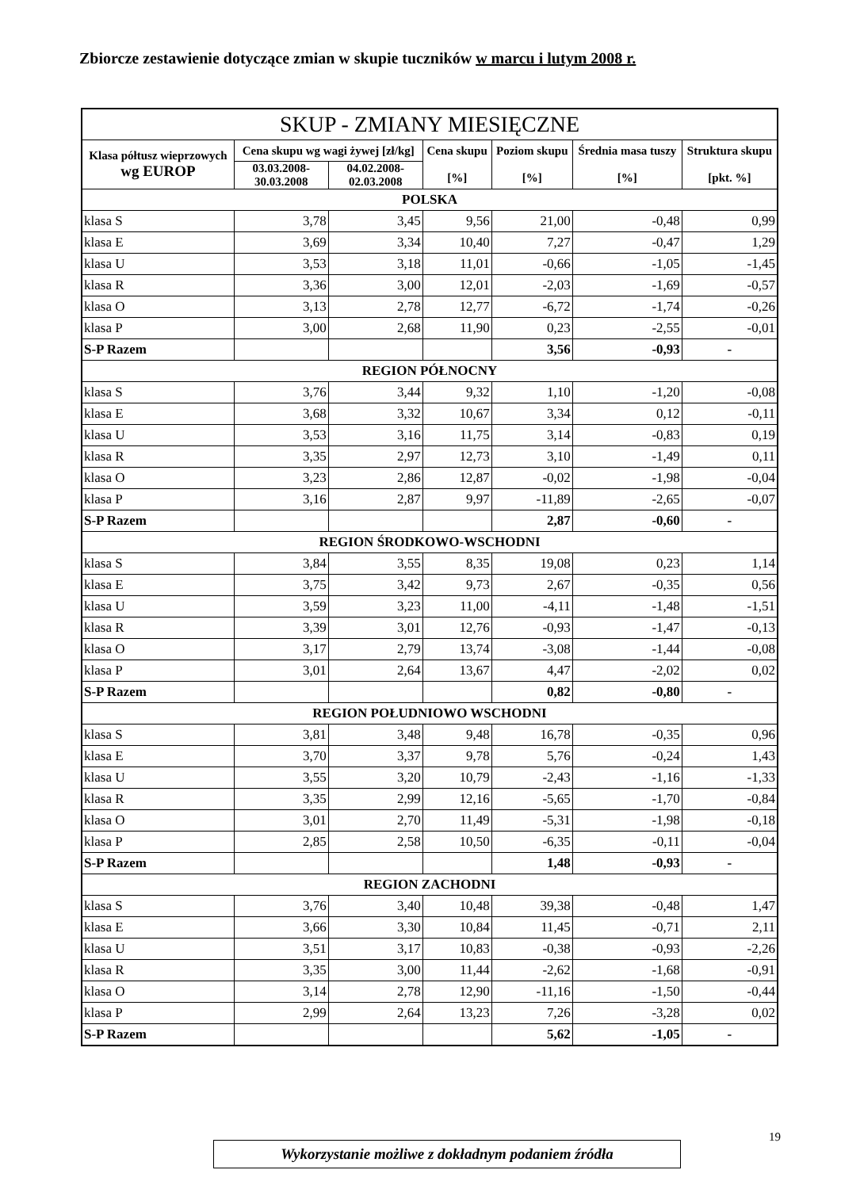Zbiorcze zestawienie dotyczące zmian w skupie tuczników w marcu i lutym 2008 r.
| SKUP - ZMIANY MIESIĘCZNE | | | | | | |
| --- | --- | --- | --- | --- | --- | --- |
| Klasa półtusz wieprzowych wg EUROP | Cena skupu wg wagi żywej [zł/kg] | | Cena skupu [%] | Poziom skupu [%] | Średnia masa tuszy [%] | Struktura skupu [pkt. %] |
| | 03.03.2008- 30.03.2008 | 04.02.2008- 02.03.2008 | | | | |
| POLSKA | | | | | | |
| klasa S | 3,78 | 3,45 | 9,56 | 21,00 | -0,48 | 0,99 |
| klasa E | 3,69 | 3,34 | 10,40 | 7,27 | -0,47 | 1,29 |
| klasa U | 3,53 | 3,18 | 11,01 | -0,66 | -1,05 | -1,45 |
| klasa R | 3,36 | 3,00 | 12,01 | -2,03 | -1,69 | -0,57 |
| klasa O | 3,13 | 2,78 | 12,77 | -6,72 | -1,74 | -0,26 |
| klasa P | 3,00 | 2,68 | 11,90 | 0,23 | -2,55 | -0,01 |
| S-P Razem | | | | 3,56 | -0,93 | - |
| REGION PÓŁNOCNY | | | | | | |
| klasa S | 3,76 | 3,44 | 9,32 | 1,10 | -1,20 | -0,08 |
| klasa E | 3,68 | 3,32 | 10,67 | 3,34 | 0,12 | -0,11 |
| klasa U | 3,53 | 3,16 | 11,75 | 3,14 | -0,83 | 0,19 |
| klasa R | 3,35 | 2,97 | 12,73 | 3,10 | -1,49 | 0,11 |
| klasa O | 3,23 | 2,86 | 12,87 | -0,02 | -1,98 | -0,04 |
| klasa P | 3,16 | 2,87 | 9,97 | -11,89 | -2,65 | -0,07 |
| S-P Razem | | | | 2,87 | -0,60 | - |
| REGION ŚRODKOWO-WSCHODNI | | | | | | |
| klasa S | 3,84 | 3,55 | 8,35 | 19,08 | 0,23 | 1,14 |
| klasa E | 3,75 | 3,42 | 9,73 | 2,67 | -0,35 | 0,56 |
| klasa U | 3,59 | 3,23 | 11,00 | -4,11 | -1,48 | -1,51 |
| klasa R | 3,39 | 3,01 | 12,76 | -0,93 | -1,47 | -0,13 |
| klasa O | 3,17 | 2,79 | 13,74 | -3,08 | -1,44 | -0,08 |
| klasa P | 3,01 | 2,64 | 13,67 | 4,47 | -2,02 | 0,02 |
| S-P Razem | | | | 0,82 | -0,80 | - |
| REGION POŁUDNIOWO WSCHODNI | | | | | | |
| klasa S | 3,81 | 3,48 | 9,48 | 16,78 | -0,35 | 0,96 |
| klasa E | 3,70 | 3,37 | 9,78 | 5,76 | -0,24 | 1,43 |
| klasa U | 3,55 | 3,20 | 10,79 | -2,43 | -1,16 | -1,33 |
| klasa R | 3,35 | 2,99 | 12,16 | -5,65 | -1,70 | -0,84 |
| klasa O | 3,01 | 2,70 | 11,49 | -5,31 | -1,98 | -0,18 |
| klasa P | 2,85 | 2,58 | 10,50 | -6,35 | -0,11 | -0,04 |
| S-P Razem | | | | 1,48 | -0,93 | - |
| REGION ZACHODNI | | | | | | |
| klasa S | 3,76 | 3,40 | 10,48 | 39,38 | -0,48 | 1,47 |
| klasa E | 3,66 | 3,30 | 10,84 | 11,45 | -0,71 | 2,11 |
| klasa U | 3,51 | 3,17 | 10,83 | -0,38 | -0,93 | -2,26 |
| klasa R | 3,35 | 3,00 | 11,44 | -2,62 | -1,68 | -0,91 |
| klasa O | 3,14 | 2,78 | 12,90 | -11,16 | -1,50 | -0,44 |
| klasa P | 2,99 | 2,64 | 13,23 | 7,26 | -3,28 | 0,02 |
| S-P Razem | | | | 5,62 | -1,05 | - |
19
Wykorzystanie możliwe z dokładnym podaniem źródła